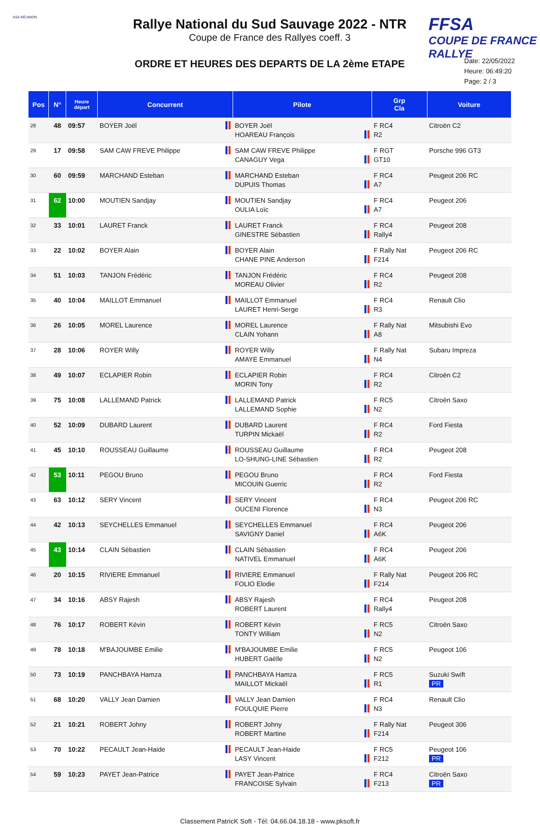ASA RÉUNION
Rallye National du Sud Sauvage 2022 - NTR
Coupe de France des Rallyes coeff. 3
FFSA
COUPE DE FRANCE RALLYE
ORDRE ET HEURES DES DEPARTS DE LA 2ème ETAPE
Date: 22/05/2022
Heure: 06:49:20
Page: 2 / 3
| Pos | N° | Heure départ | Concurrent | Pilote | Grp Cla | Voiture |
| --- | --- | --- | --- | --- | --- | --- |
| 28 | 48 | 09:57 | BOYER Joël | BOYER Joël HOAREAU François | F RC4 R2 | Citroën C2 |
| 29 | 17 | 09:58 | SAM CAW FREVE Philippe | SAM CAW FREVE Philippe CANAGUY Vega | F RGT GT10 | Porsche 996 GT3 |
| 30 | 60 | 09:59 | MARCHAND Esteban | MARCHAND Esteban DUPUIS Thomas | F RC4 A7 | Peugeot 206 RC |
| 31 | 62 | 10:00 | MOUTIEN Sandjay | MOUTIEN Sandjay OULIA Loïc | F RC4 A7 | Peugeot 206 |
| 32 | 33 | 10:01 | LAURET Franck | LAURET Franck GINESTRE Sébastien | F RC4 Rally4 | Peugeot 208 |
| 33 | 22 | 10:02 | BOYER Alain | BOYER Alain CHANE PINE Anderson | F Rally Nat F214 | Peugeot 206 RC |
| 34 | 51 | 10:03 | TANJON Frédéric | TANJON Frédéric MOREAU Olivier | F RC4 R2 | Peugeot 208 |
| 35 | 40 | 10:04 | MAILLOT Emmanuel | MAILLOT Emmanuel LAURET Henri-Serge | F RC4 R3 | Renault Clio |
| 36 | 26 | 10:05 | MOREL Laurence | MOREL Laurence CLAIN Yohann | F Rally Nat A8 | Mitsubishi Evo |
| 37 | 28 | 10:06 | ROYER Willy | ROYER Willy AMAYE Emmanuel | F Rally Nat N4 | Subaru Impreza |
| 38 | 49 | 10:07 | ECLAPIER Robin | ECLAPIER Robin MORIN Tony | F RC4 R2 | Citroën C2 |
| 39 | 75 | 10:08 | LALLEMAND Patrick | LALLEMAND Patrick LALLEMAND Sophie | F RC5 N2 | Citroën Saxo |
| 40 | 52 | 10:09 | DUBARD Laurent | DUBARD Laurent TURPIN Mickaël | F RC4 R2 | Ford Fiesta |
| 41 | 45 | 10:10 | ROUSSEAU Guillaume | ROUSSEAU Guillaume LO-SHUNG-LINE Sébastien | F RC4 R2 | Peugeot 208 |
| 42 | 53 | 10:11 | PEGOU Bruno | PEGOU Bruno MICOUIN Guerric | F RC4 R2 | Ford Fiesta |
| 43 | 63 | 10:12 | SERY Vincent | SERY Vincent OUCENI Florence | F RC4 N3 | Peugeot 206 RC |
| 44 | 42 | 10:13 | SEYCHELLES Emmanuel | SEYCHELLES Emmanuel SAVIGNY Daniel | F RC4 A6K | Peugeot 206 |
| 45 | 43 | 10:14 | CLAIN Sébastien | CLAIN Sébastien NATIVEL Emmanuel | F RC4 A6K | Peugeot 206 |
| 46 | 20 | 10:15 | RIVIERE Emmanuel | RIVIERE Emmanuel FOLIO Elodie | F Rally Nat F214 | Peugeot 206 RC |
| 47 | 34 | 10:16 | ABSY Rajesh | ABSY Rajesh ROBERT Laurent | F RC4 Rally4 | Peugeot 208 |
| 48 | 76 | 10:17 | ROBERT Kévin | ROBERT Kévin TONTY William | F RC5 N2 | Citroën Saxo |
| 49 | 78 | 10:18 | M'BAJOUMBE Emilie | M'BAJOUMBE Emilie HUBERT Gaëlle | F RC5 N2 | Peugeot 106 |
| 50 | 73 | 10:19 | PANCHBAYA Hamza | PANCHBAYA Hamza MAILLOT Mickaël | F RC5 R1 | Suzuki Swift PR |
| 51 | 68 | 10:20 | VALLY Jean Damien | VALLY Jean Damien FOULQUIE Pierre | F RC4 N3 | Renault Clio |
| 52 | 21 | 10:21 | ROBERT Johny | ROBERT Johny ROBERT Martine | F Rally Nat F214 | Peugeot 306 |
| 53 | 70 | 10:22 | PECAULT Jean-Haide | PECAULT Jean-Haide LASY Vincent | F RC5 F212 | Peugeot 106 PR |
| 54 | 59 | 10:23 | PAYET Jean-Patrice | PAYET Jean-Patrice FRANCOISE Sylvain | F RC4 F213 | Citroën Saxo PR |
Classement PatricK Soft - Tél: 04.66.04.18.18 - www.pksoft.fr